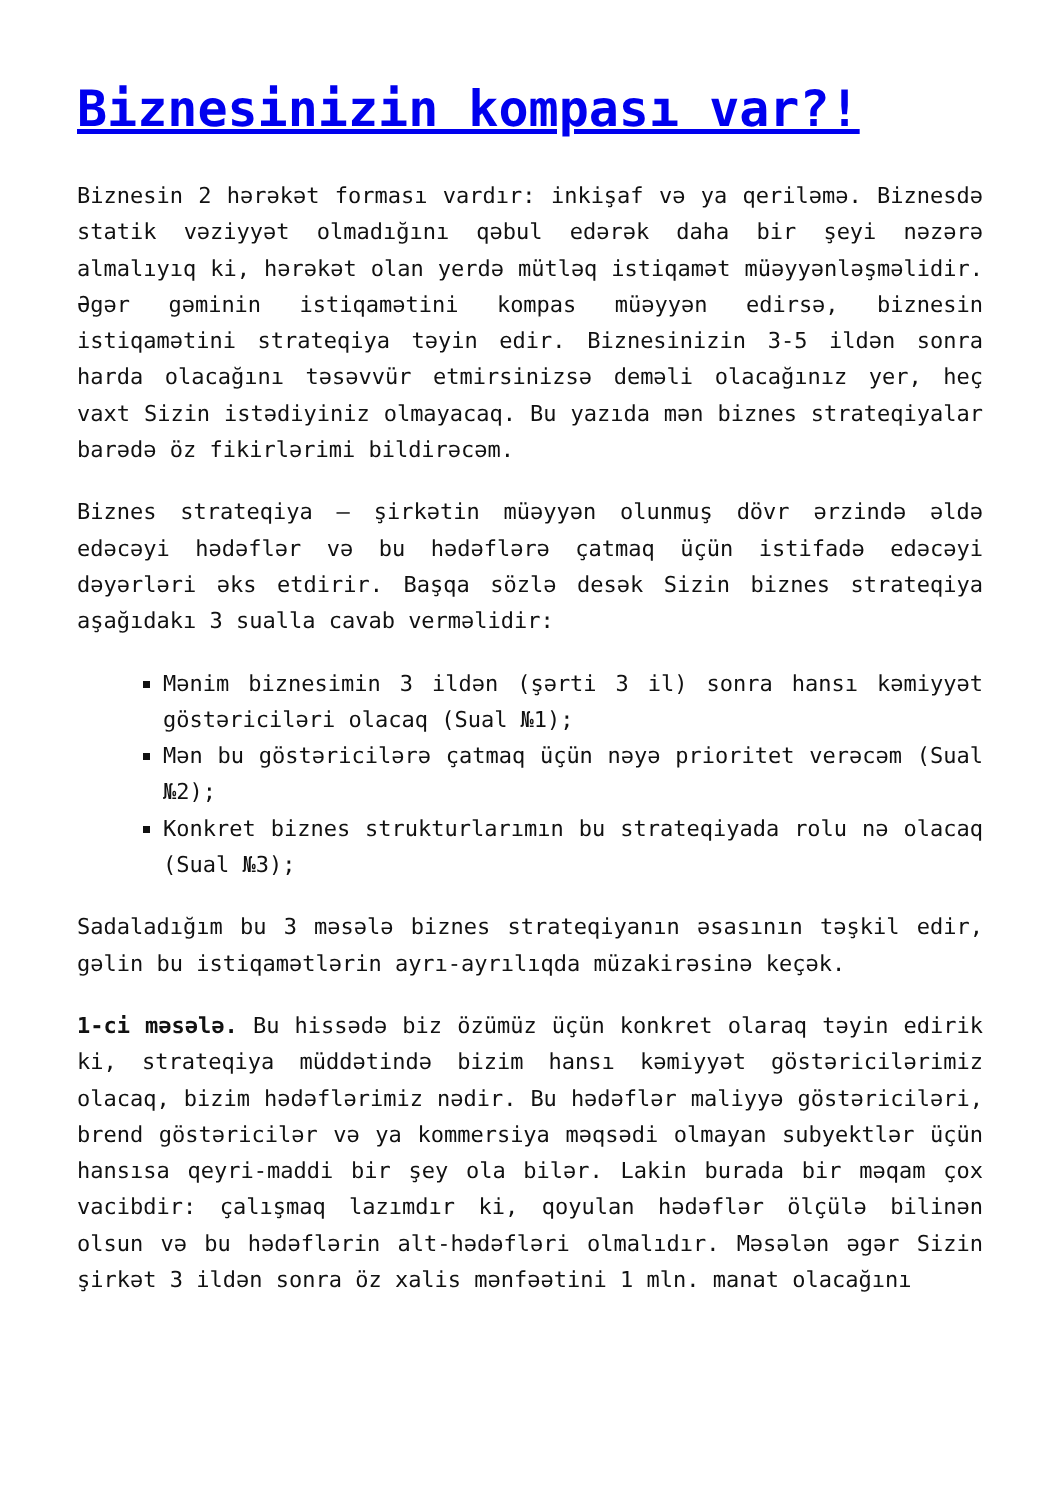Biznesinizin kompası var?!
Biznesin 2 hərəkət forması vardır: inkişaf və ya qeriləmə. Biznesdə statik vəziyyət olmadığını qəbul edərək daha bir şeyi nəzərə almalıyıq ki, hərəkət olan yerdə mütləq istiqamət müəyyənləşməlidir. Əgər gəminin istiqamətini kompas müəyyən edirsə, biznesin istiqamətini strateqiya təyin edir. Biznesinizin 3-5 ildən sonra harda olacağını təsəvvür etmirsinizsə deməli olacağınız yer, heç vaxt Sizin istədiyiniz olmayacaq. Bu yazıda mən biznes strateqiyalar barədə öz fikirlərimi bildirəcəm.
Biznes strateqiya – şirkətin müəyyən olunmuş dövr ərzində əldə edəcəyi hədəflər və bu hədəflərə çatmaq üçün istifadə edəcəyi dəyərləri əks etdirir. Başqa sözlə desək Sizin biznes strateqiya aşağıdakı 3 sualla cavab verməlidir:
Mənim biznesimin 3 ildən (şərti 3 il) sonra hansı kəmiyyət göstəriciləri olacaq (Sual №1);
Mən bu göstəricilərə çatmaq üçün nəyə prioritet verəcəm (Sual №2);
Konkret biznes strukturlarımın bu strateqiyada rolu nə olacaq (Sual №3);
Sadaladığım bu 3 məsələ biznes strateqiyanın əsasının təşkil edir, gəlin bu istiqamətlərin ayrı-ayrılıqda müzakirəsinə keçək.
1-ci məsələ. Bu hissədə biz özümüz üçün konkret olaraq təyin edirik ki, strateqiya müddətində bizim hansı kəmiyyət göstəricilərimiz olacaq, bizim hədəflərimiz nədir. Bu hədəflər maliyyə göstəriciləri, brend göstəricilər və ya kommersiya məqsədi olmayan subyektlər üçün hansısa qeyri-maddi bir şey ola bilər. Lakin burada bir məqam çox vacibdir: çalışmaq lazımdır ki, qoyulan hədəflər ölçülə bilinən olsun və bu hədəflərin alt-hədəfləri olmalıdır. Məsələn əgər Sizin şirkət 3 ildən sonra öz xalis mənfəətini 1 mln. manat olacağını